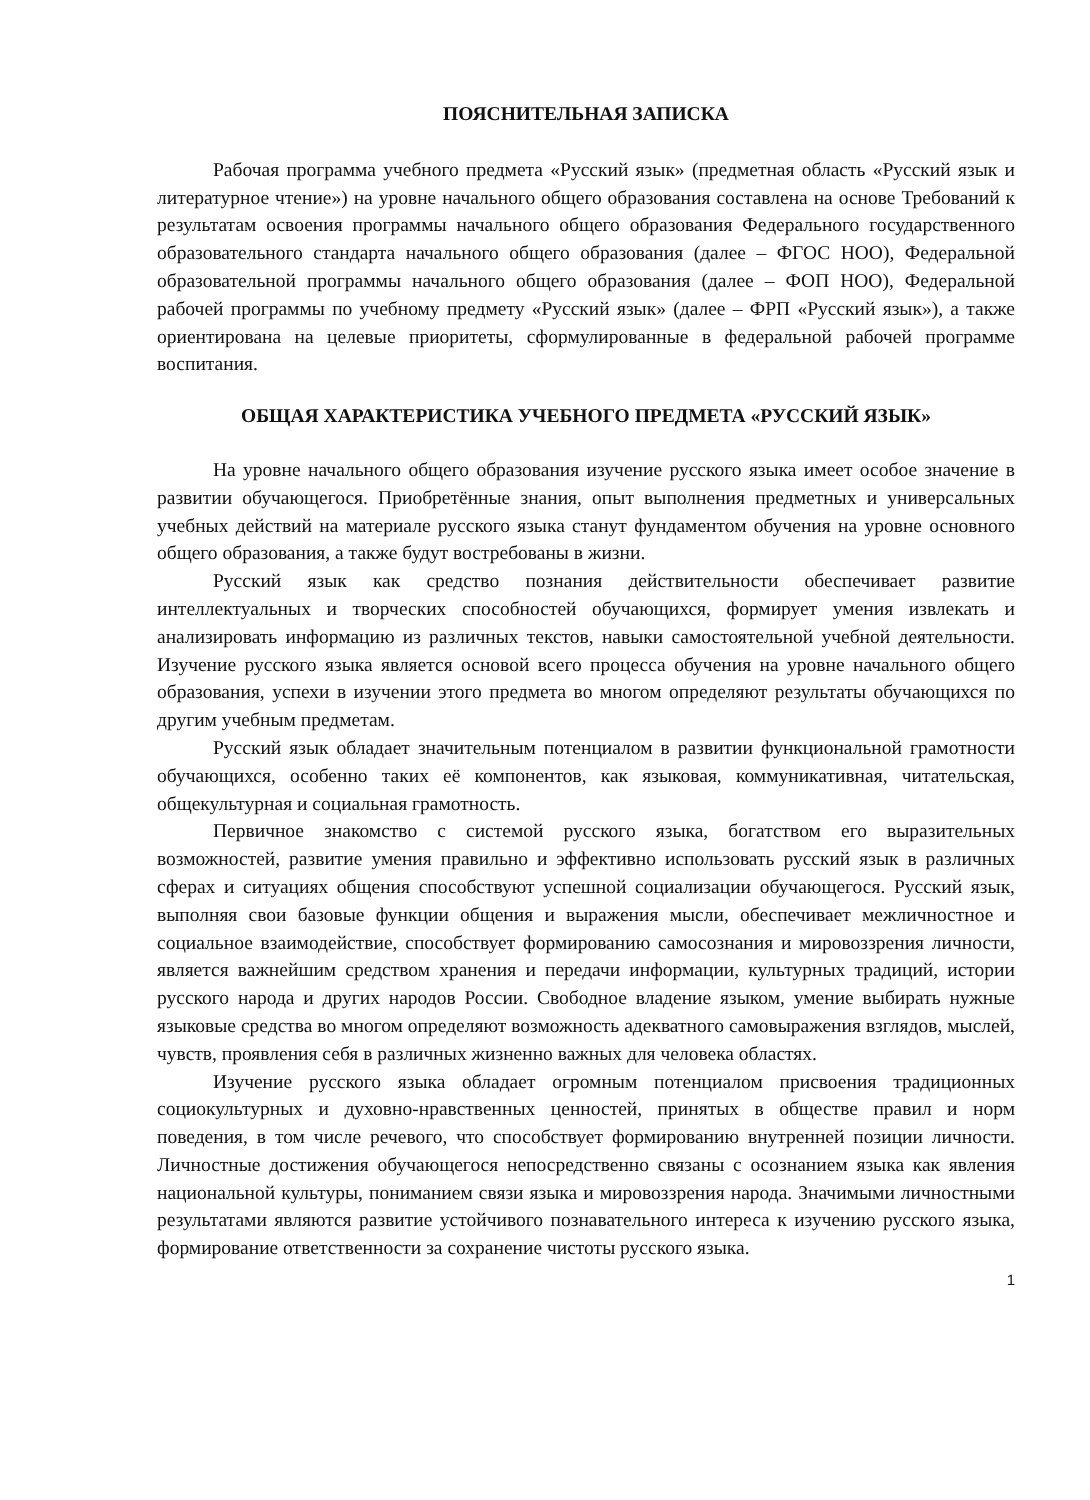ПОЯСНИТЕЛЬНАЯ ЗАПИСКА
Рабочая программа учебного предмета «Русский язык» (предметная область «Русский язык и литературное чтение») на уровне начального общего образования составлена на основе Требований к результатам освоения программы начального общего образования Федерального государственного образовательного стандарта начального общего образования (далее – ФГОС НОО), Федеральной образовательной программы начального общего образования (далее – ФОП НОО), Федеральной рабочей программы по учебному предмету «Русский язык» (далее – ФРП «Русский язык»), а также ориентирована на целевые приоритеты, сформулированные в федеральной рабочей программе воспитания.
ОБЩАЯ ХАРАКТЕРИСТИКА УЧЕБНОГО ПРЕДМЕТА «РУССКИЙ ЯЗЫК»
На уровне начального общего образования изучение русского языка имеет особое значение в развитии обучающегося. Приобретённые знания, опыт выполнения предметных и универсальных учебных действий на материале русского языка станут фундаментом обучения на уровне основного общего образования, а также будут востребованы в жизни.
Русский язык как средство познания действительности обеспечивает развитие интеллектуальных и творческих способностей обучающихся, формирует умения извлекать и анализировать информацию из различных текстов, навыки самостоятельной учебной деятельности. Изучение русского языка является основой всего процесса обучения на уровне начального общего образования, успехи в изучении этого предмета во многом определяют результаты обучающихся по другим учебным предметам.
Русский язык обладает значительным потенциалом в развитии функциональной грамотности обучающихся, особенно таких её компонентов, как языковая, коммуникативная, читательская, общекультурная и социальная грамотность.
Первичное знакомство с системой русского языка, богатством его выразительных возможностей, развитие умения правильно и эффективно использовать русский язык в различных сферах и ситуациях общения способствуют успешной социализации обучающегося. Русский язык, выполняя свои базовые функции общения и выражения мысли, обеспечивает межличностное и социальное взаимодействие, способствует формированию самосознания и мировоззрения личности, является важнейшим средством хранения и передачи информации, культурных традиций, истории русского народа и других народов России. Свободное владение языком, умение выбирать нужные языковые средства во многом определяют возможность адекватного самовыражения взглядов, мыслей, чувств, проявления себя в различных жизненно важных для человека областях.
Изучение русского языка обладает огромным потенциалом присвоения традиционных социокультурных и духовно-нравственных ценностей, принятых в обществе правил и норм поведения, в том числе речевого, что способствует формированию внутренней позиции личности. Личностные достижения обучающегося непосредственно связаны с осознанием языка как явления национальной культуры, пониманием связи языка и мировоззрения народа. Значимыми личностными результатами являются развитие устойчивого познавательного интереса к изучению русского языка, формирование ответственности за сохранение чистоты русского языка.
1